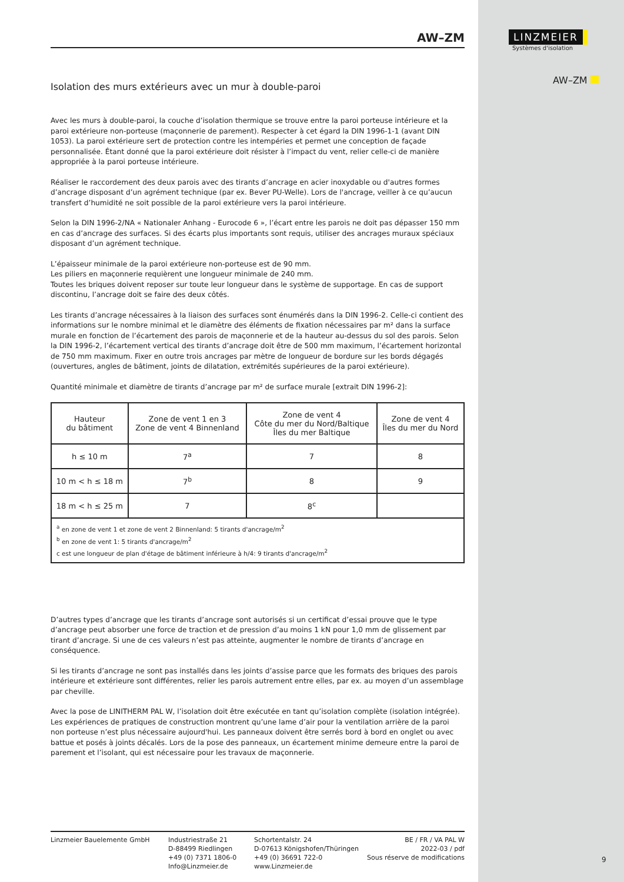AW–ZM
Isolation des murs extérieurs avec un mur à double-paroi
Avec les murs à double-paroi, la couche d’isolation thermique se trouve entre la paroi porteuse intérieure et la paroi extérieure non-porteuse (maçonnerie de parement). Respecter à cet égard la DIN 1996-1-1 (avant DIN 1053). La paroi extérieure sert de protection contre les intempéries et permet une conception de façade personnalisée. Étant donné que la paroi extérieure doit résister à l’impact du vent, relier celle-ci de manière appropriée à la paroi porteuse intérieure.
Réaliser le raccordement des deux parois avec des tirants d’ancrage en acier inoxydable ou d'autres formes d’ancrage disposant d’un agrément technique (par ex. Bever PU-Welle). Lors de l'ancrage, veiller à ce qu’aucun transfert d’humidité ne soit possible de la paroi extérieure vers la paroi intérieure.
Selon la DIN 1996-2/NA « Nationaler Anhang - Eurocode 6 », l’écart entre les parois ne doit pas dépasser 150 mm en cas d’ancrage des surfaces. Si des écarts plus importants sont requis, utiliser des ancrages muraux spéciaux disposant d’un agrément technique.
L’épaisseur minimale de la paroi extérieure non-porteuse est de 90 mm.
Les piliers en maçonnerie requièrent une longueur minimale de 240 mm.
Toutes les briques doivent reposer sur toute leur longueur dans le système de supportage. En cas de support discontinu, l’ancrage doit se faire des deux côtés.
Les tirants d’ancrage nécessaires à la liaison des surfaces sont énumérés dans la DIN 1996-2. Celle-ci contient des informations sur le nombre minimal et le diamètre des éléments de fixation nécessaires par m² dans la surface murale en fonction de l’écartement des parois de maçonnerie et de la hauteur au-dessus du sol des parois. Selon la DIN 1996-2, l’écartement vertical des tirants d’ancrage doit être de 500 mm maximum, l’écartement horizontal de 750 mm maximum. Fixer en outre trois ancrages par mètre de longueur de bordure sur les bords dégagés (ouvertures, angles de bâtiment, joints de dilatation, extrémités supérieures de la paroi extérieure).
Quantité minimale et diamètre de tirants d’ancrage par m² de surface murale [extrait DIN 1996-2]:
| Hauteur du bâtiment | Zone de vent 1 en 3 Zone de vent 4 Binnenland | Zone de vent 4 Côte du mer du Nord/Baltique Îles du mer Baltique | Zone de vent 4 Îles du mer du Nord |
| --- | --- | --- | --- |
| h ≤ 10 m | 7<sup>a</sup> | 7 | 8 |
| 10 m < h ≤ 18 m | 7<sup>b</sup> | 8 | 9 |
| 18 m < h ≤ 25 m | 7 | 8<sup>c</sup> | |
| <sup>a</sup> en zone de vent 1 et zone de vent 2 Binnenland: 5 tirants d'ancrage/m<sup>2</sup> <sup>b</sup> en zone de vent 1: 5 tirants d'ancrage/m<sup>2</sup> c est une longueur de plan d'étage de bâtiment inférieure à h/4: 9 tirants d'ancrage/m<sup>2</sup> | | | |
D’autres types d’ancrage que les tirants d’ancrage sont autorisés si un certificat d’essai prouve que le type d’ancrage peut absorber une force de traction et de pression d’au moins 1 kN pour 1,0 mm de glissement par tirant d’ancrage. Si une de ces valeurs n’est pas atteinte, augmenter le nombre de tirants d’ancrage en conséquence.
Si les tirants d’ancrage ne sont pas installés dans les joints d’assise parce que les formats des briques des parois intérieure et extérieure sont différentes, relier les parois autrement entre elles, par ex. au moyen d’un assemblage par cheville.
Avec la pose de LINITHERM PAL W, l’isolation doit être exécutée en tant qu’isolation complète (isolation intégrée). Les expériences de pratiques de construction montrent qu’une lame d’air pour la ventilation arrière de la paroi non porteuse n’est plus nécessaire aujourd'hui. Les panneaux doivent être serrés bord à bord en onglet ou avec battue et posés à joints décalés. Lors de la pose des panneaux, un écartement minime demeure entre la paroi de parement et l’isolant, qui est nécessaire pour les travaux de maçonnerie.
Linzmeier Bauelemente GmbH Industriestraße 21
D-88499 Riedlingen
+49 (0) 7371 1806-0
Info@Linzmeier.de
Schortentalstr. 24
D-07613 Königshofen/Thüringen
+49 (0) 36691 722-0
www.Linzmeier.de
BE / FR / VA PAL W
2022-03 / pdf
Sous réserve de modifications
LINZMEIER
Systèmes d'isolation
AW–ZM
9